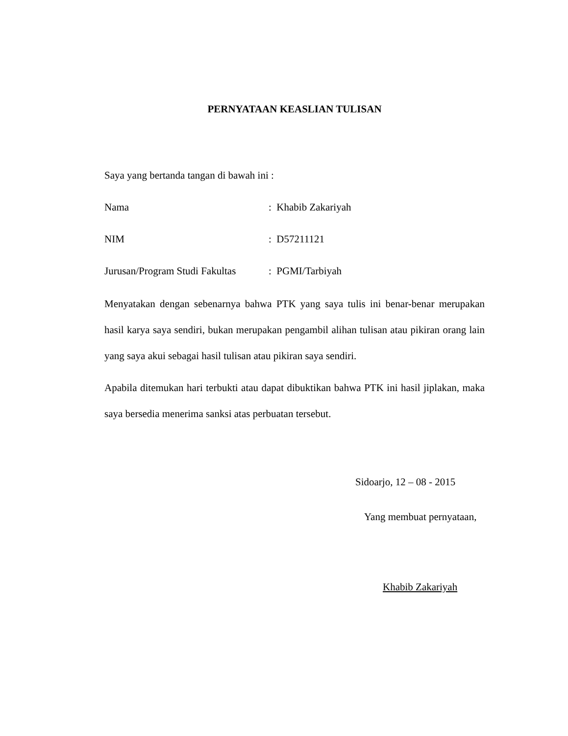PERNYATAAN KEASLIAN TULISAN
Saya yang bertanda tangan di bawah ini :
Nama: Khabib Zakariyah
NIM: D57211121
Jurusan/Program Studi Fakultas: PGMI/Tarbiyah
Menyatakan dengan sebenarnya bahwa PTK yang saya tulis ini benar-benar merupakan hasil karya saya sendiri, bukan merupakan pengambil alihan tulisan atau pikiran orang lain yang saya akui sebagai hasil tulisan atau pikiran saya sendiri.
Apabila ditemukan hari terbukti atau dapat dibuktikan bahwa PTK ini hasil jiplakan, maka saya bersedia menerima sanksi atas perbuatan tersebut.
Sidoarjo, 12 – 08 - 2015
Yang membuat pernyataan,
Khabib Zakariyah